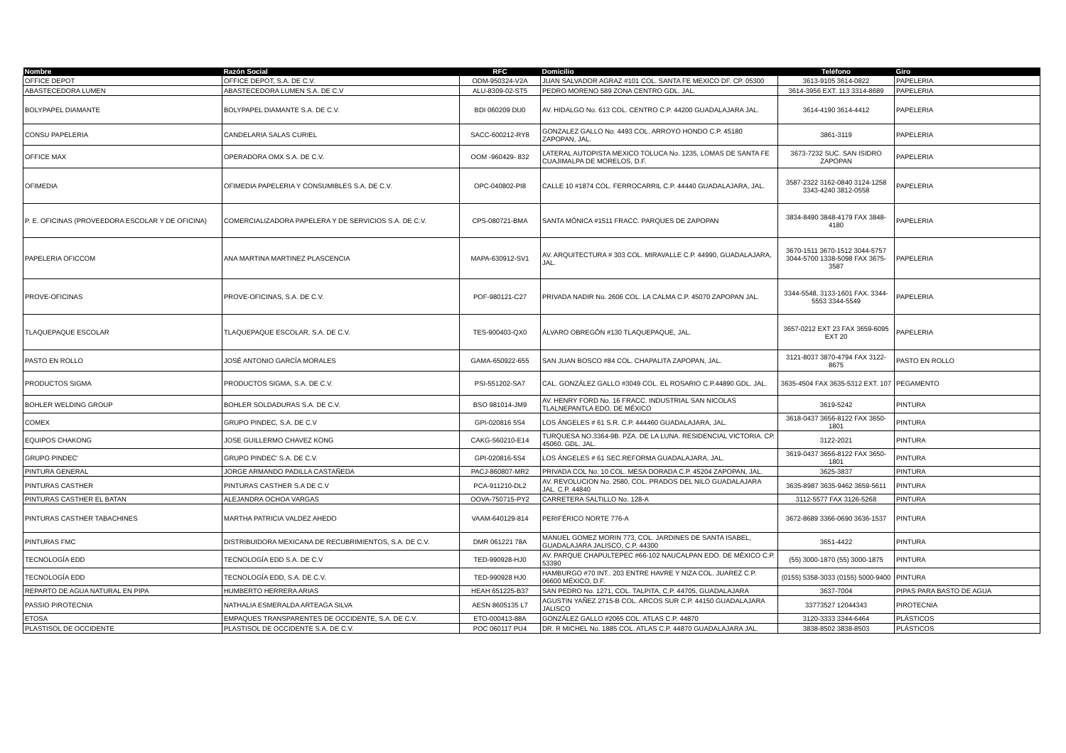| Nombre | Razón Social | RFC | Domicilio | Teléfono | Giro |
| --- | --- | --- | --- | --- | --- |
| OFFICE DEPOT | OFFICE DEPOT, S.A. DE C.V. | ODM-950324-V2A | JUAN SALVADOR AGRAZ #101 COL. SANTA FE MEXICO DF. CP. 05300 | 3613-9105 3614-0822 | PAPELERIA |
| ABASTECEDORA LUMEN | ABASTECEDORA LUMEN S.A. DE C.V | ALU-8309-02-ST5 | PEDRO MORENO 589 ZONA CENTRO GDL. JAL. | 3614-3956 EXT. 113 3314-8689 | PAPELERIA |
| BOLYPAPEL DIAMANTE | BOLYPAPEL DIAMANTE S.A. DE C.V. | BDI 060209 DU0 | AV. HIDALGO No. 613 COL. CENTRO C.P. 44200 GUADALAJARA JAL. | 3614-4190 3614-4412 | PAPELERIA |
| CONSU PAPELERIA | CANDELARIA SALAS CURIEL | SACC-600212-RY8 | GONZALEZ GALLO No. 4493 COL. ARROYO HONDO C.P. 45180 ZAPOPAN, JAL. | 3861-3119 | PAPELERIA |
| OFFICE MAX | OPERADORA OMX S.A. DE C.V. | OOM -960429- 832 | LATERAL AUTOPISTA MEXICO TOLUCA No. 1235, LOMAS DE SANTA FE CUAJIMALPA DE MORELOS, D.F. | 3673-7232 SUC. SAN ISIDRO ZAPOPAN | PAPELERIA |
| OFIMEDIA | OFIMEDIA PAPELERIA Y CONSUMIBLES S.A. DE C.V. | OPC-040802-PI8 | CALLE 10 #1874 COL. FERROCARRIL C.P. 44440 GUADALAJARA, JAL. | 3587-2322 3162-0840 3124-1258 3343-4240 3812-0558 | PAPELERIA |
| P. E. OFICINAS (PROVEEDORA ESCOLAR Y DE OFICINA) | COMERCIALIZADORA PAPELERA Y DE SERVICIOS S.A. DE C.V. | CPS-080721-BMA | SANTA MÓNICA #1511 FRACC. PARQUES DE ZAPOPAN | 3834-8490 3848-4179 FAX 3848-4180 | PAPELERIA |
| PAPELERIA OFICCOM | ANA MARTINA MARTINEZ PLASCENCIA | MAPA-630912-SV1 | AV. ARQUITECTURA # 303 COL. MIRAVALLE C.P. 44990, GUADALAJARA, JAL. | 3670-1511 3670-1512 3044-5757 3044-5700 1338-5098 FAX 3675-3587 | PAPELERIA |
| PROVE-OFICINAS | PROVE-OFICINAS, S.A. DE C.V. | POF-980121-C27 | PRIVADA NADIR No. 2606 COL. LA CALMA C.P. 45070 ZAPOPAN JAL. | 3344-5548, 3133-1601 FAX. 3344-5553 3344-5549 | PAPELERIA |
| TLAQUEPAQUE ESCOLAR | TLAQUEPAQUE ESCOLAR, S.A. DE C.V. | TES-900403-QX0 | ÁLVARO OBREGÓN #130 TLAQUEPAQUE, JAL. | 3657-0212 EXT 23 FAX 3659-6095 EXT 20 | PAPELERIA |
| PASTO EN ROLLO | JOSÉ ANTONIO GARCÍA MORALES | GAMA-650922-655 | SAN JUAN BOSCO #84 COL. CHAPALITA ZAPOPAN, JAL. | 3121-8037 3870-4794 FAX 3122-8675 | PASTO EN ROLLO |
| PRODUCTOS SIGMA | PRODUCTOS SIGMA, S.A. DE C.V. | PSI-551202-SA7 | CAL. GONZÁLEZ GALLO #3049 COL. EL ROSARIO C.P.44890 GDL. JAL. | 3635-4504 FAX 3635-5312 EXT. 107 | PEGAMENTO |
| BOHLER WELDING GROUP | BOHLER SOLDADURAS S.A. DE C.V. | BSO 981014-JM9 | AV. HENRY FORD No. 16 FRACC. INDUSTRIAL SAN NICOLAS TLALNEPANTLA EDO. DE MÉXICO | 3619-5242 | PINTURA |
| COMEX | GRUPO PINDEC, S.A. DE C.V | GPI-020816 5S4 | LOS ÁNGELES # 61 S.R. C.P. 444460 GUADALAJARA, JAL. | 3618-0437 3656-8122 FAX 3650-1801 | PINTURA |
| EQUIPOS CHAKONG | JOSE GUILLERMO CHAVEZ KONG | CAKG-560210-E14 | TURQUESA NO.3364-9B. PZA. DE LA LUNA. RESIDENCIAL VICTORIA. CP. 45060. GDL. JAL. | 3122-2021 | PINTURA |
| GRUPO PINDEC' | GRUPO PINDEC' S.A. DE C.V. | GPI-020816-5S4 | LOS ÁNGELES # 61 SEC.REFORMA GUADALAJARA, JAL. | 3619-0437 3656-8122 FAX 3650-1801 | PINTURA |
| PINTURA GENERAL | JORGE ARMANDO PADILLA CASTAÑEDA | PACJ-860807-MR2 | PRIVADA COL No. 10 COL. MESA DORADA C.P. 45204 ZAPOPAN, JAL. | 3625-3837 | PINTURA |
| PINTURAS CASTHER | PINTURAS CASTHER S.A DE C.V | PCA-911210-DL2 | AV. REVOLUCION No. 2580, COL. PRADOS DEL NILO GUADALAJARA JAL. C.P. 44840 | 3635-8987 3635-9462 3659-5611 | PINTURA |
| PINTURAS CASTHER EL BATAN | ALEJANDRA OCHOA VARGAS | OOVA-750715-PY2 | CARRETERA SALTILLO No. 128-A | 3112-5577 FAX 3126-5268 | PINTURA |
| PINTURAS CASTHER TABACHINES | MARTHA PATRICIA VALDEZ AHEDO | VAAM-640129-814 | PERIFÉRICO NORTE 776-A | 3672-8689 3366-0690 3636-1537 | PINTURA |
| PINTURAS FMC | DISTRIBUIDORA MEXICANA DE RECUBRIMIENTOS, S.A. DE C.V. | DMR 061221 78A | MANUEL GOMEZ MORIN 773, COL. JARDINES DE SANTA ISABEL, GUADALAJARA JALISCO, C.P. 44300 | 3651-4422 | PINTURA |
| TECNOLOGÍA EDD | TECNOLOGÍA EDD S.A. DE C.V | TED-990928-HJ0 | AV. PARQUE CHAPULTEPEC #66-102 NAUCALPAN EDO. DE MÉXICO C.P. 53390 | (55) 3000-1870 (55) 3000-1875 | PINTURA |
| TECNOLOGÍA EDD | TECNOLOGÍA EDD, S.A. DE C.V. | TED-990928 HJ0 | HAMBURGO #70 INT.. 203 ENTRE HAVRE Y NIZA COL. JUAREZ C.P. 06600 MÉXICO, D.F. | (0155) 5358-3033 (0155) 5000-9400 | PINTURA |
| REPARTO DE AGUA NATURAL EN PIPA | HUMBERTO HERRERA ARIAS | HEAH 651225-B37 | SAN PEDRO No. 1271, COL. TALPITA, C.P. 44705, GUADALAJARA | 3637-7004 | PIPAS PARA BASTO DE AGUA |
| PASSIO PIROTECNIA | NATHALIA ESMERALDA ARTEAGA SILVA | AESN 8605135 L7 | AGUSTIN YAÑEZ 2715-B COL. ARCOS SUR C.P. 44150 GUADALAJARA JALISCO | 33773527 12044343 | PIROTECNIA |
| ETOSA | EMPAQUES TRANSPARENTES DE OCCIDENTE, S.A. DE C.V. | ETO-000413-88A | GONZÁLEZ GALLO #2065 COL. ATLAS C.P. 44870 | 3120-3333 3344-6464 | PLÁSTICOS |
| PLASTISOL DE OCCIDENTE | PLASTISOL DE OCCIDENTE S.A. DE C.V. | POC 060117 PU4 | DR. R MICHEL No. 1885 COL. ATLAS C.P. 44870 GUADALAJARA JAL. | 3838-8502 3838-8503 | PLÁSTICOS |